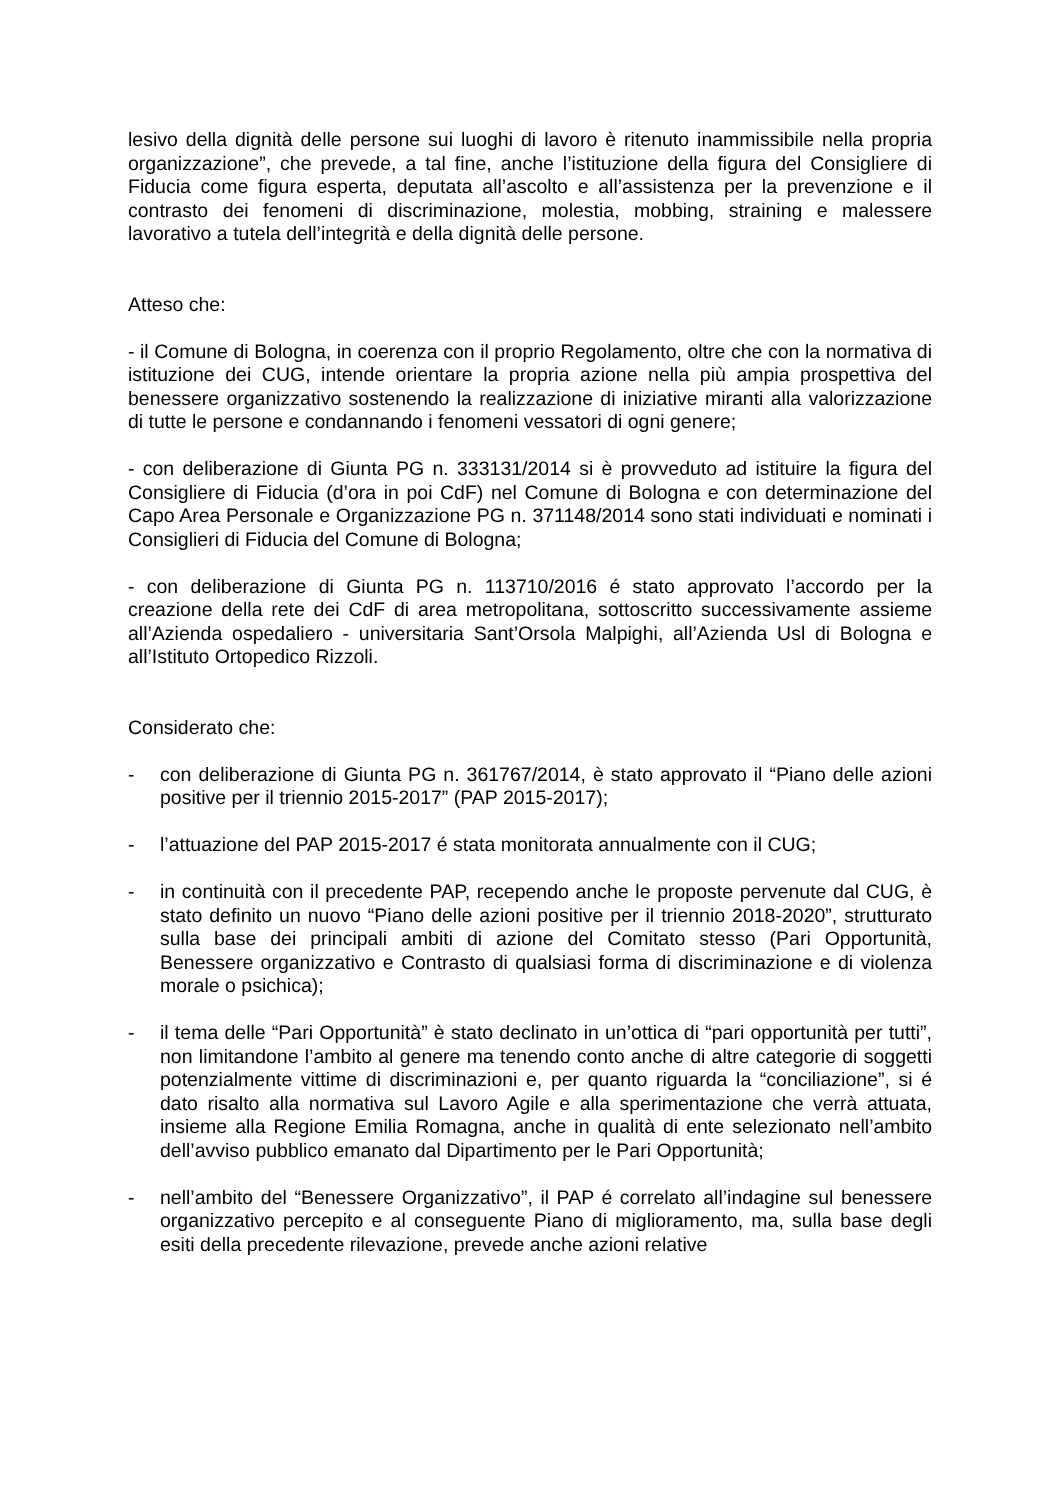lesivo della dignità delle persone sui luoghi di lavoro è ritenuto inammissibile nella propria organizzazione”, che prevede, a tal fine, anche l’istituzione della figura del Consigliere di Fiducia come figura esperta, deputata all’ascolto e all’assistenza per la prevenzione e il contrasto dei fenomeni di discriminazione, molestia, mobbing, straining e malessere lavorativo a tutela dell’integrità e della dignità delle persone.
Atteso che:
- il Comune di Bologna, in coerenza con il proprio Regolamento, oltre che con la normativa di istituzione dei CUG, intende orientare la propria azione nella più ampia prospettiva del benessere organizzativo sostenendo la realizzazione di iniziative miranti alla valorizzazione di tutte le persone e condannando i fenomeni vessatori di ogni genere;
- con deliberazione di Giunta PG n. 333131/2014 si è provveduto ad istituire la figura del Consigliere di Fiducia (d’ora in poi CdF) nel Comune di Bologna e con determinazione del Capo Area Personale e Organizzazione PG n. 371148/2014 sono stati individuati e nominati i Consiglieri di Fiducia del Comune di Bologna;
- con deliberazione di Giunta PG n. 113710/2016 é stato approvato l’accordo per la creazione della rete dei CdF di area metropolitana, sottoscritto successivamente assieme all’Azienda ospedaliero - universitaria Sant’Orsola Malpighi, all’Azienda Usl di Bologna e all’Istituto Ortopedico Rizzoli.
Considerato che:
- con deliberazione di Giunta PG n. 361767/2014, è stato approvato il “Piano delle azioni positive per il triennio 2015-2017” (PAP 2015-2017);
- l’attuazione del PAP 2015-2017 é stata monitorata annualmente con il CUG;
- in continuità con il precedente PAP, recependo anche le proposte pervenute dal CUG, è stato definito un nuovo “Piano delle azioni positive per il triennio 2018-2020”, strutturato sulla base dei principali ambiti di azione del Comitato stesso (Pari Opportunità, Benessere organizzativo e Contrasto di qualsiasi forma di discriminazione e di violenza morale o psichica);
- il tema delle “Pari Opportunità” è stato declinato in un’ottica di “pari opportunità per tutti”, non limitandone l’ambito al genere ma tenendo conto anche di altre categorie di soggetti potenzialmente vittime di discriminazioni e, per quanto riguarda la “conciliazione”, si é dato risalto alla normativa sul Lavoro Agile e alla sperimentazione che verrà attuata, insieme alla Regione Emilia Romagna, anche in qualità di ente selezionato nell’ambito dell’avviso pubblico emanato dal Dipartimento per le Pari Opportunità;
- nell’ambito del “Benessere Organizzativo”, il PAP é correlato all’indagine sul benessere organizzativo percepito e al conseguente Piano di miglioramento, ma, sulla base degli esiti della precedente rilevazione, prevede anche azioni relative